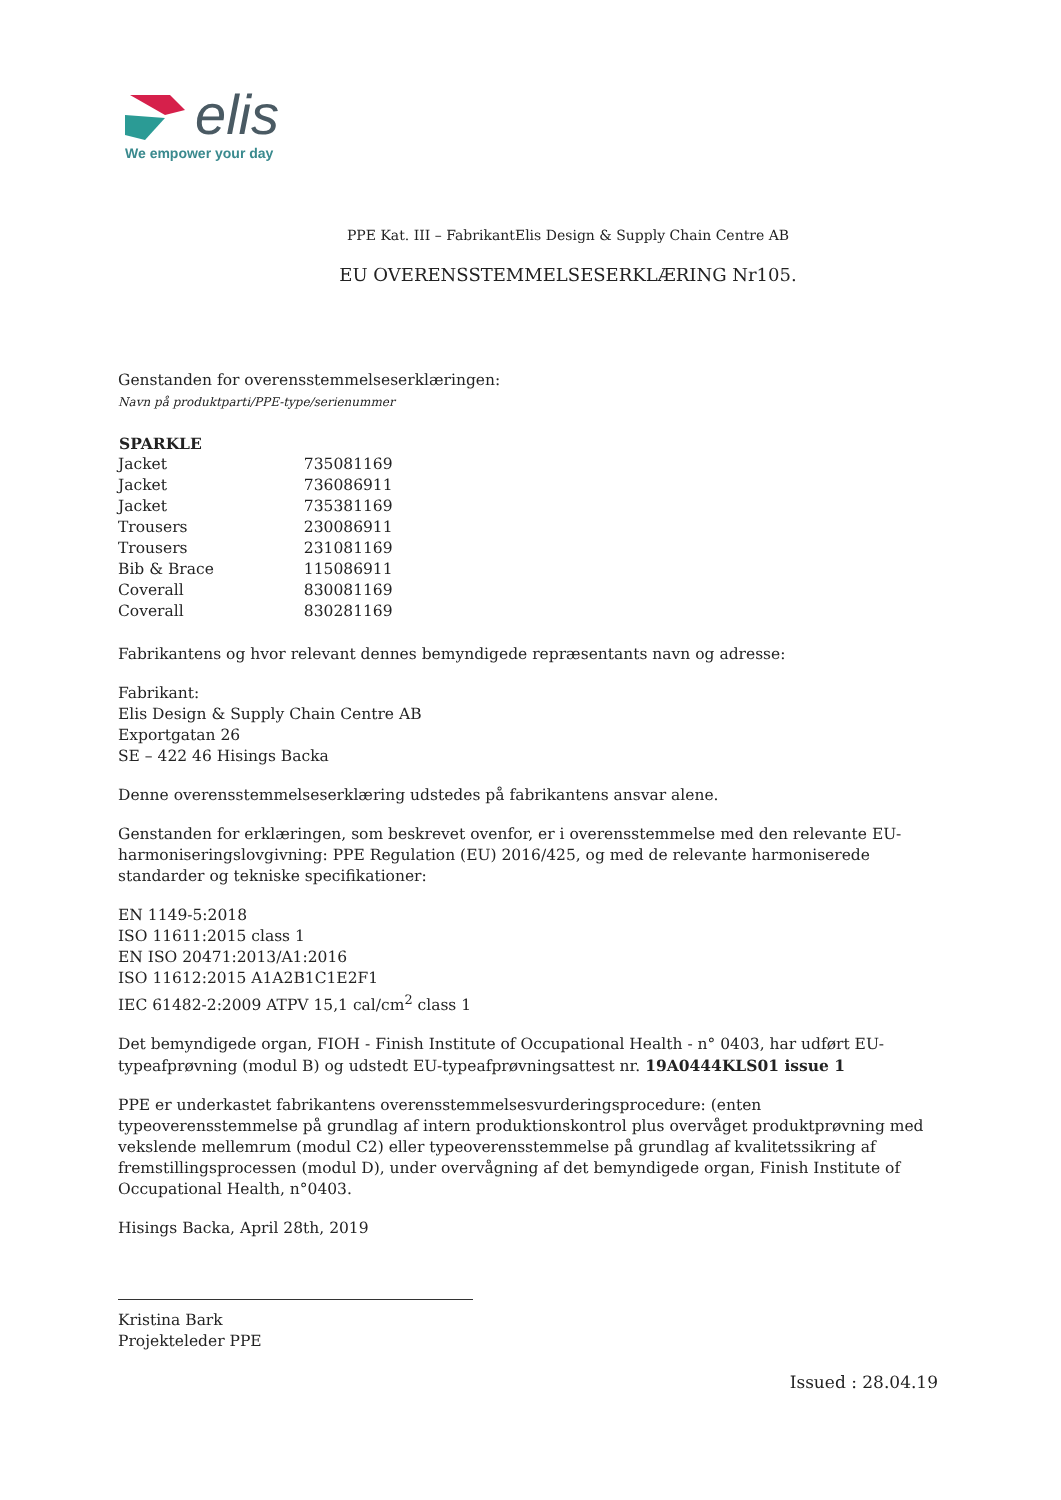elis
We empower your day
PPE Kat. III – FabrikantElis Design & Supply Chain Centre AB
EU OVERENSSTEMMELSESERKLÆRING Nr105.
Genstanden for overensstemmelseserklæringen:
Navn på produktparti/PPE-type/serienummer
| SPARKLE | |
| Jacket | 735081169 |
| Jacket | 736086911 |
| Jacket | 735381169 |
| Trousers | 230086911 |
| Trousers | 231081169 |
| Bib & Brace | 115086911 |
| Coverall | 830081169 |
| Coverall | 830281169 |
Fabrikantens og hvor relevant dennes bemyndigede repræsentants navn og adresse:
Fabrikant:
Elis Design & Supply Chain Centre AB
Exportgatan 26
SE – 422 46 Hisings Backa
Denne overensstemmelseserklæring udstedes på fabrikantens ansvar alene.
Genstanden for erklæringen, som beskrevet ovenfor, er i overensstemmelse med den relevante EU-harmoniseringslovgivning: PPE Regulation (EU) 2016/425, og med de relevante harmoniserede standarder og tekniske specifikationer:
EN 1149-5:2018
ISO 11611:2015 class 1
EN ISO 20471:2013/A1:2016
ISO 11612:2015 A1A2B1C1E2F1
IEC 61482-2:2009 ATPV 15,1 cal/cm<sup>2</sup> class 1
Det bemyndigede organ, FIOH - Finish Institute of Occupational Health - n° 0403, har udført EU-typeafprøvning (modul B) og udstedt EU-typeafprøvningsattest nr. 19A0444KLS01 issue 1
PPE er underkastet fabrikantens overensstemmelsesvurderingsprocedure: (enten typeoverensstemmelse på grundlag af intern produktionskontrol plus overvåget produktprøvning med vekslende mellemrum (modul C2) eller typeoverensstemmelse på grundlag af kvalitetssikring af fremstillingsprocessen (modul D), under overvågning af det bemyndigede organ, Finish Institute of Occupational Health, n°0403.
Hisings Backa, April 28th, 2019
Kristina Bark
Projekteleder PPE
Issued : 28.04.19